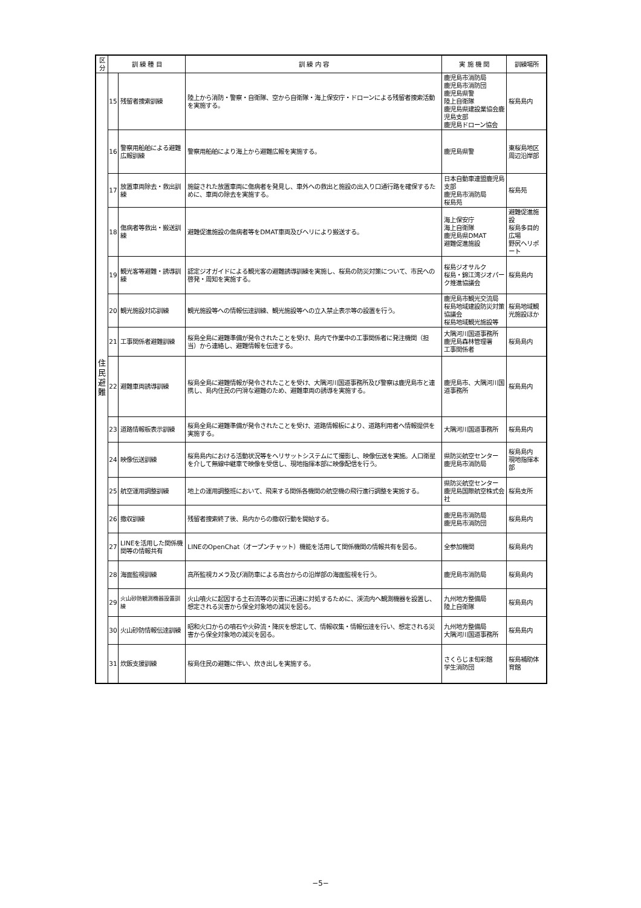| 区分 | 訓 練 種 目 | | 訓 練 内 容 | 実 施 機 関 | 訓練場所 |
| --- | --- | --- | --- | --- | --- |
| 住 民 避 難 | 15 | 残留者捜索訓練 | 陸上から消防・警察・自衛隊、空から自衛隊・海上保安庁・ドローンによる残留者捜索活動を実施する。 | 鹿児島市消防局 鹿児島市消防団 鹿児島県警 陸上自衛隊 鹿児島県建設業協会鹿児島支部 鹿児島ドローン協会 | 桜島島内 |
| | 16 | 警察用船舶による避難広報訓練 | 警察用船舶により海上から避難広報を実施する。 | 鹿児島県警 | 東桜島地区周辺沿岸部 |
| | 17 | 放置車両除去・救出訓練 | 施錠された放置車両に傷病者を発見し、車外への救出と施設の出入り口通行路を確保するために、車両の除去を実施する。 | 日本自動車連盟鹿児島支部 鹿児島市消防局 桜島苑 | 桜島苑 |
| | 18 | 傷病者等救出・搬送訓練 | 避難促進施設の傷病者等をDMAT車両及びヘリにより搬送する。 | 海上保安庁 海上自衛隊 鹿児島県DMAT 避難促進施設 | 避難促進施設 桜島多目的広場 野尻ヘリポート |
| | 19 | 観光客等避難・誘導訓練 | 認定ジオガイドによる観光客の避難誘導訓練を実施し、桜島の防災対策について、市民への啓発・周知を実施する。 | 桜島ジオサルク 桜島・錦江湾ジオパーク推進協議会 | 桜島島内 |
| | 20 | 観光施設対応訓練 | 観光施設等への情報伝達訓練、観光施設等への立入禁止表示等の設置を行う。 | 鹿児島市観光交流局 桜島地域建設防災対策協議会 桜島地域観光施設等 | 桜島地域観光施設ほか |
| | 21 | 工事関係者避難訓練 | 桜島全島に避難準備が発令されたことを受け、島内で作業中の工事関係者に発注機関（担当）から連絡し、避難情報を伝達する。 | 大隅河川国道事務所 鹿児島森林管理署 工事関係者 | 桜島島内 |
| | 22 | 避難車両誘導訓練 | 桜島全島に避難情報が発令されたことを受け、大隅河川国道事務所及び警察は鹿児島市と連携し、島内住民の円滑な避難のため、避難車両の誘導を実施する。 | 鹿児島市、大隅河川国道事務所 | 桜島島内 |
| | 23 | 道路情報板表示訓練 | 桜島全島に避難準備が発令されたことを受け、道路情報板により、道路利用者へ情報提供を実施する。 | 大隅河川国道事務所 | 桜島島内 |
| | 24 | 映像伝送訓練 | 桜島島内における活動状況等をヘリサットシステムにて撮影し、映像伝送を実施。人口衛星を介して無線中継車で映像を受信し、現地指揮本部に映像配信を行う。 | 県防災航空センター 鹿児島市消防局 | 桜島島内 現地指揮本部 |
| | 25 | 航空運用調整訓練 | 地上の運用調整班において、飛来する関係各機関の航空機の飛行進行調整を実施する。 | 県防災航空センター 鹿児島国際航空株式会社 | 桜島支所 |
| | 26 | 撤収訓練 | 残留者捜索終了後、島内からの撤収行動を開始する。 | 鹿児島市消防局 鹿児島市消防団 | 桜島島内 |
| | 27 | LINEを活用した関係機関等の情報共有 | LINEのOpenChat（オープンチャット）機能を活用して関係機関の情報共有を図る。 | 全参加機関 | 桜島島内 |
| | 28 | 海面監視訓練 | 高所監視カメラ及び消防車による高台からの沿岸部の海面監視を行う。 | 鹿児島市消防局 | 桜島島内 |
| | 29 | 火山砂防観測機器設置訓練 | 火山噴火に起因する土石流等の災害に迅速に対処するために、渓流内へ観測機器を設置し、想定される災害から保全対象地の減災を図る。 | 九州地方整備局 陸上自衛隊 | 桜島島内 |
| | 30 | 火山砂防情報伝達訓練 | 昭和火口からの噴石や火砕流・降灰を想定して、情報収集・情報伝達を行い、想定される災害から保全対象地の減災を図る。 | 九州地方整備局 大隅河川国道事務所 | 桜島島内 |
| | 31 | 炊飯支援訓練 | 桜島住民の避難に伴い、炊き出しを実施する。 | さくらじま旬彩館 学生消防団 | 桜島補助体育館 |
−5−